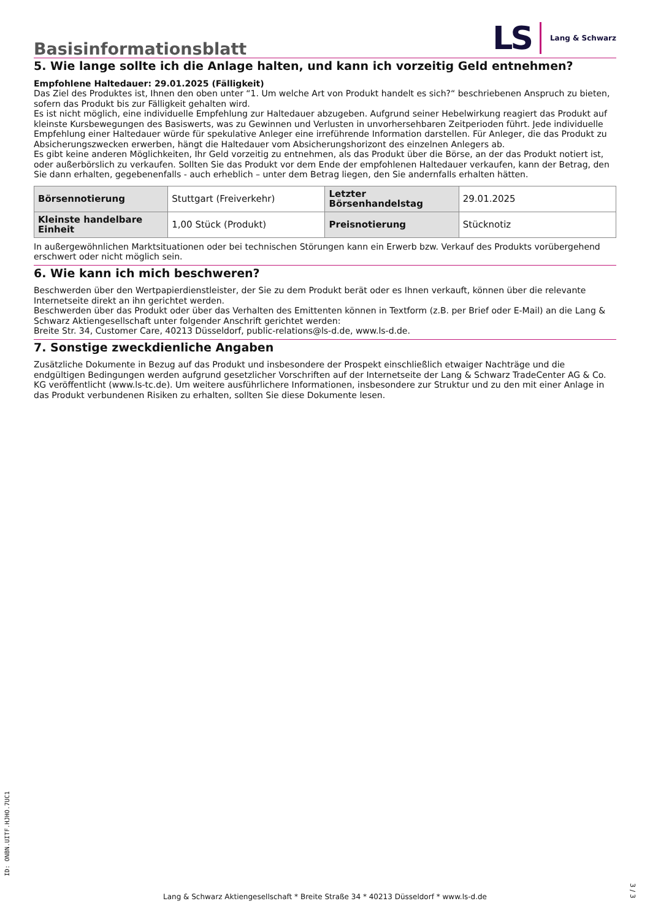Basisinformationsblatt
LS Lang & Schwarz
5. Wie lange sollte ich die Anlage halten, und kann ich vorzeitig Geld entnehmen?
Empfohlene Haltedauer: 29.01.2025 (Fälligkeit)
Das Ziel des Produktes ist, Ihnen den oben unter “1. Um welche Art von Produkt handelt es sich?“ beschriebenen Anspruch zu bieten, sofern das Produkt bis zur Fälligkeit gehalten wird.
Es ist nicht möglich, eine individuelle Empfehlung zur Haltedauer abzugeben. Aufgrund seiner Hebelwirkung reagiert das Produkt auf kleinste Kursbewegungen des Basiswerts, was zu Gewinnen und Verlusten in unvorhersehbaren Zeitperioden führt. Jede individuelle Empfehlung einer Haltedauer würde für spekulative Anleger eine irreführende Information darstellen. Für Anleger, die das Produkt zu Absicherungszwecken erwerben, hängt die Haltedauer vom Absicherungshorizont des einzelnen Anlegers ab.
Es gibt keine anderen Möglichkeiten, Ihr Geld vorzeitig zu entnehmen, als das Produkt über die Börse, an der das Produkt notiert ist, oder außerbörslich zu verkaufen. Sollten Sie das Produkt vor dem Ende der empfohlenen Haltedauer verkaufen, kann der Betrag, den Sie dann erhalten, gegebenenfalls - auch erheblich – unter dem Betrag liegen, den Sie andernfalls erhalten hätten.
| Börsennotierung | Stuttgart (Freiverkehr) | Letzter Börsenhandelstag | 29.01.2025 |
| Kleinste handelbare Einheit | 1,00 Stück (Produkt) | Preisnotierung | Stücknotiz |
In außergewöhnlichen Marktsituationen oder bei technischen Störungen kann ein Erwerb bzw. Verkauf des Produkts vorübergehend erschwert oder nicht möglich sein.
6. Wie kann ich mich beschweren?
Beschwerden über den Wertpapierdienstleister, der Sie zu dem Produkt berät oder es Ihnen verkauft, können über die relevante Internetseite direkt an ihn gerichtet werden.
Beschwerden über das Produkt oder über das Verhalten des Emittenten können in Textform (z.B. per Brief oder E-Mail) an die Lang & Schwarz Aktiengesellschaft unter folgender Anschrift gerichtet werden:
Breite Str. 34, Customer Care, 40213 Düsseldorf, public-relations@ls-d.de, www.ls-d.de.
7. Sonstige zweckdienliche Angaben
Zusätzliche Dokumente in Bezug auf das Produkt und insbesondere der Prospekt einschließlich etwaiger Nachträge und die endgültigen Bedingungen werden aufgrund gesetzlicher Vorschriften auf der Internetseite der Lang & Schwarz TradeCenter AG & Co. KG veröffentlicht (www.ls-tc.de). Um weitere ausführlichere Informationen, insbesondere zur Struktur und zu den mit einer Anlage in das Produkt verbundenen Risiken zu erhalten, sollten Sie diese Dokumente lesen.
ID: ONBN.UITF.HJHO.7UC1
Lang & Schwarz Aktiengesellschaft * Breite Straße 34 * 40213 Düsseldorf * www.ls-d.de
3 / 3